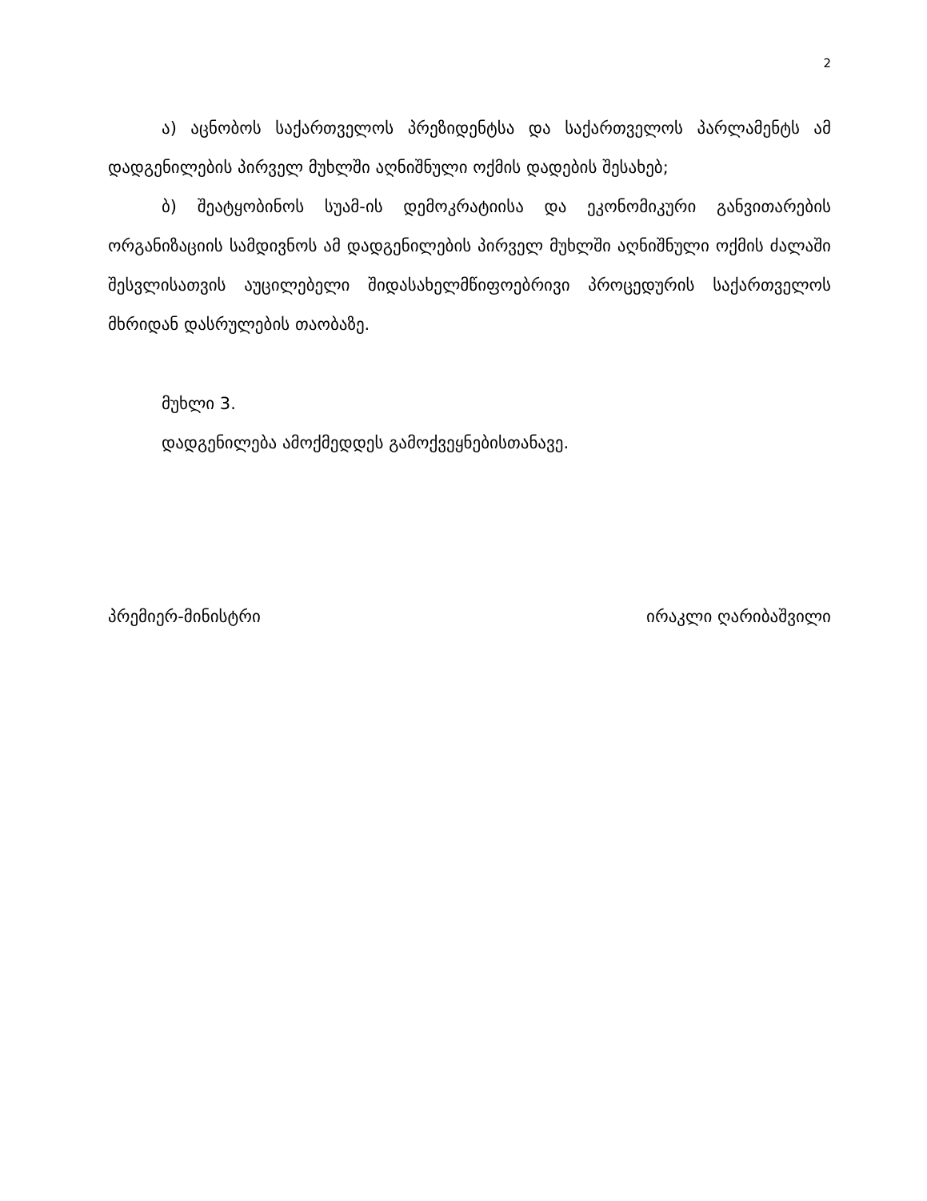2
ა) აცნობოს საქართველოს პრეზიდენტსა და საქართველოს პარლამენტს ამ დადგენილების პირველ მუხლში აღნიშნული ოქმის დადების შესახებ;
ბ) შეატყობინოს სუამ-ის დემოკრატიისა და ეკონომიკური განვითარების ორგანიზაციის სამდივნოს ამ დადგენილების პირველ მუხლში აღნიშნული ოქმის ძალაში შესვლისათვის აუცილებელი შიდასახელმწიფოებრივი პროცედურის საქართველოს მხრიდან დასრულების თაობაზე.
მუხლი 3.
დადგენილება ამოქმედდეს გამოქვეყნებისთანავე.
პრემიერ-მინისტრი ირაკლი ღარიბაშვილი